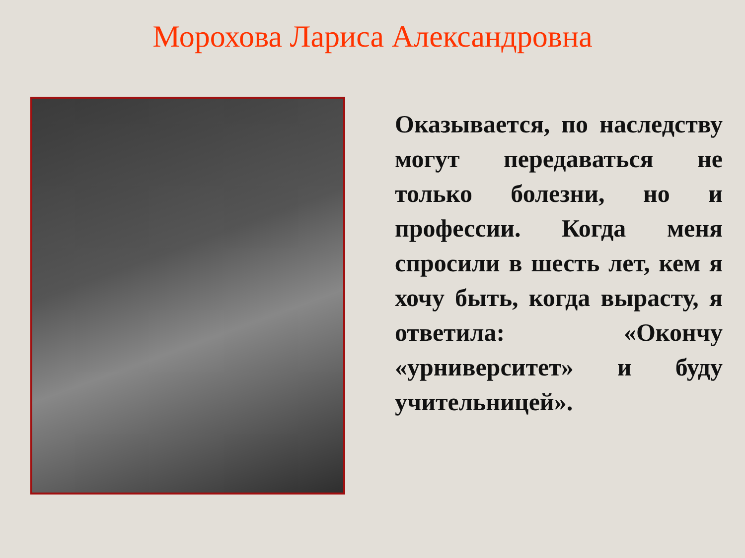Морохова Лариса Александровна
Оказывается, по наследству могут передаваться не только болезни, но и профессии. Когда меня спросили в шесть лет, кем я хочу быть, когда вырасту, я ответила: «Окончу «урниверситет» и буду учительницей».